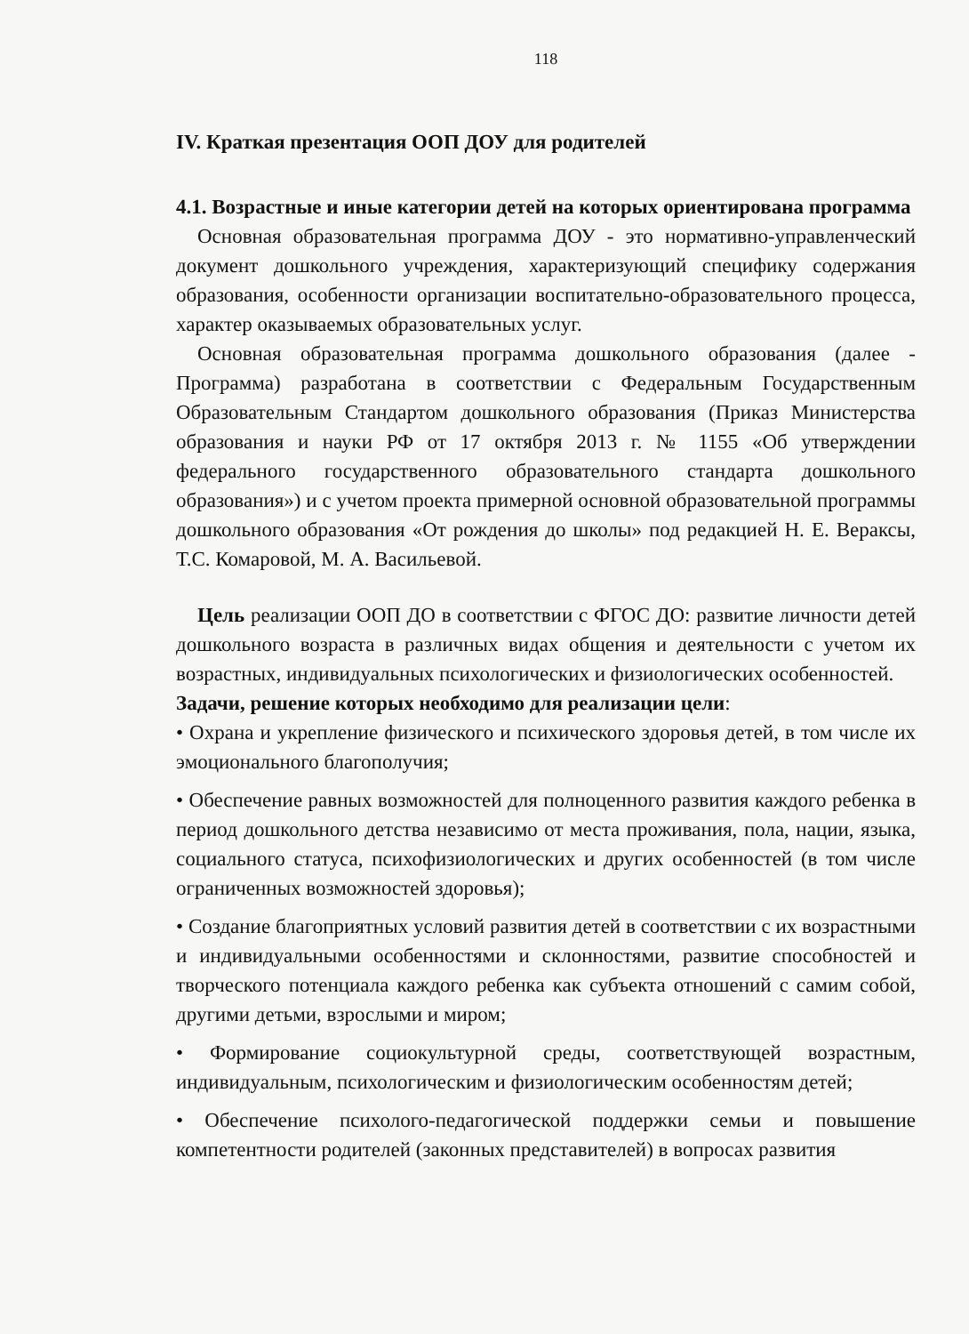118
IV. Краткая презентация ООП ДОУ для родителей
4.1. Возрастные и иные категории детей на которых ориентирована программа
Основная образовательная программа ДОУ - это нормативно-управленческий документ дошкольного учреждения, характеризующий специфику содержания образования, особенности организации воспитательно-образовательного процесса, характер оказываемых образовательных услуг.
Основная образовательная программа дошкольного образования (далее - Программа) разработана в соответствии с Федеральным Государственным Образовательным Стандартом дошкольного образования (Приказ Министерства образования и науки РФ от 17 октября 2013 г. № 1155 «Об утверждении федерального государственного образовательного стандарта дошкольного образования») и с учетом проекта примерной основной образовательной программы дошкольного образования «От рождения до школы» под редакцией Н. Е. Вераксы, Т.С. Комаровой, М. А. Васильевой.
Цель реализации ООП ДО в соответствии с ФГОС ДО: развитие личности детей дошкольного возраста в различных видах общения и деятельности с учетом их возрастных, индивидуальных психологических и физиологических особенностей.
Задачи, решение которых необходимо для реализации цели:
• Охрана и укрепление физического и психического здоровья детей, в том числе их эмоционального благополучия;
• Обеспечение равных возможностей для полноценного развития каждого ребенка в период дошкольного детства независимо от места проживания, пола, нации, языка, социального статуса, психофизиологических и других особенностей (в том числе ограниченных возможностей здоровья);
• Создание благоприятных условий развития детей в соответствии с их возрастными и индивидуальными особенностями и склонностями, развитие способностей и творческого потенциала каждого ребенка как субъекта отношений с самим собой, другими детьми, взрослыми и миром;
• Формирование социокультурной среды, соответствующей возрастным, индивидуальным, психологическим и физиологическим особенностям детей;
• Обеспечение психолого-педагогической поддержки семьи и повышение компетентности родителей (законных представителей) в вопросах развития